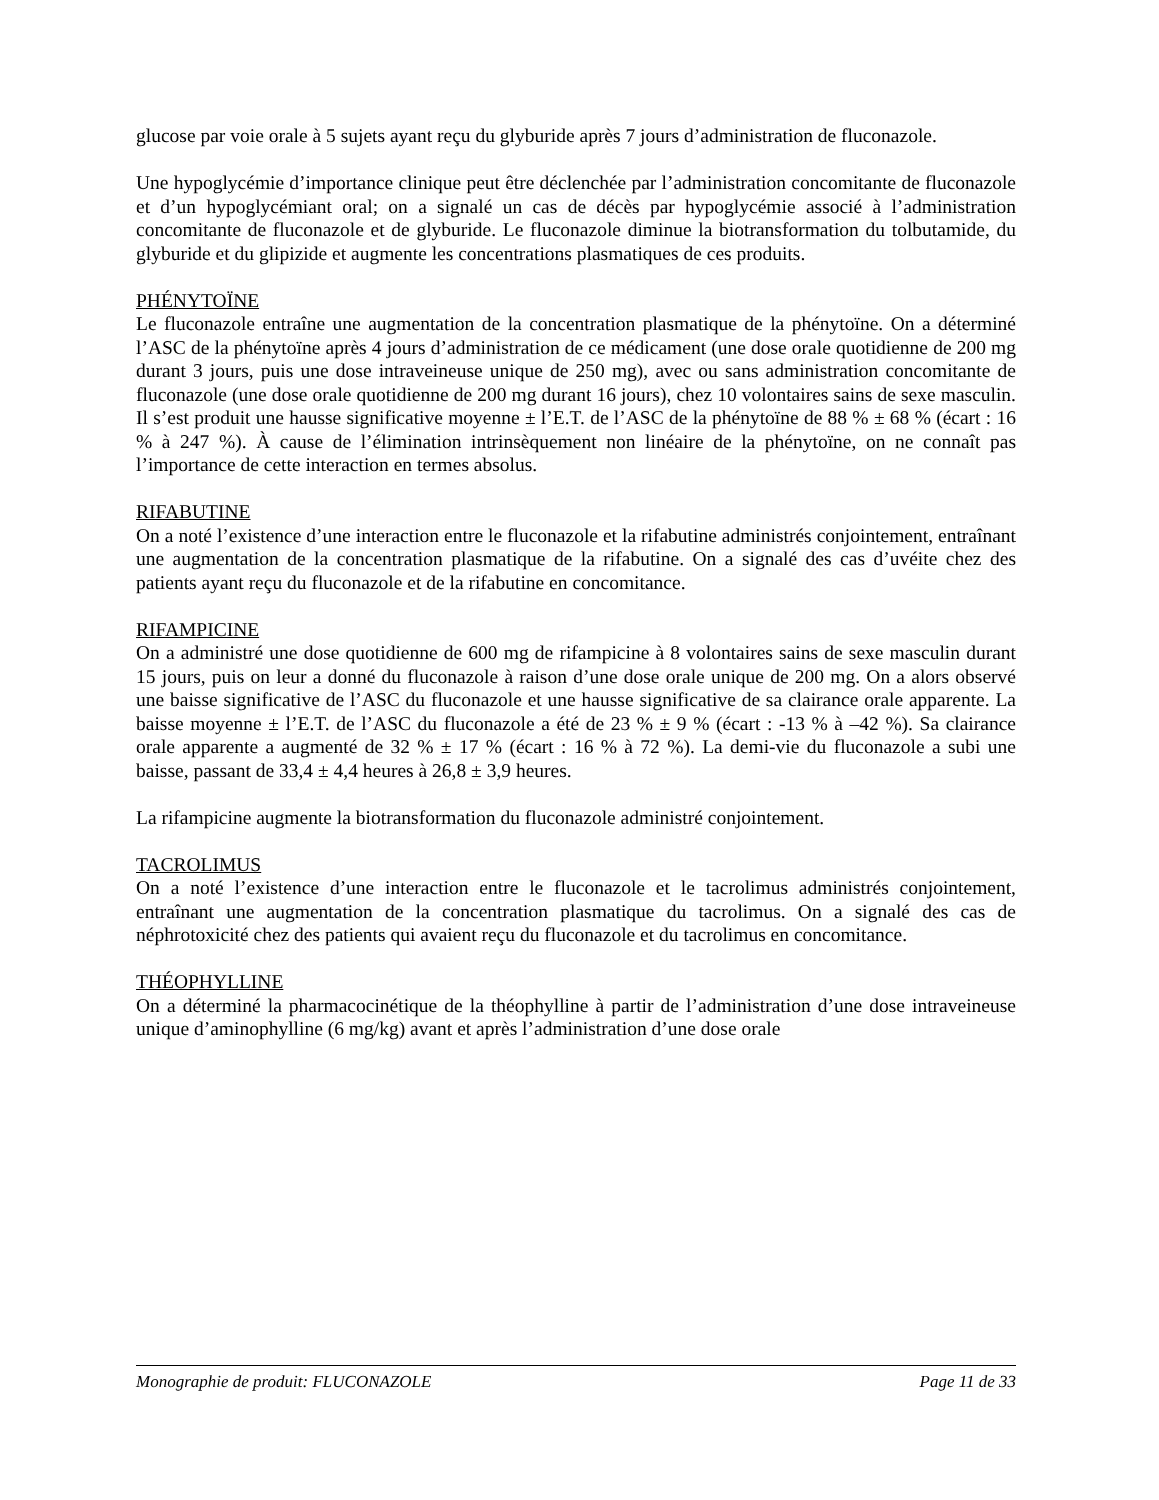glucose par voie orale à 5 sujets ayant reçu du glyburide après 7 jours d’administration de fluconazole.
Une hypoglycémie d’importance clinique peut être déclenchée par l’administration concomitante de fluconazole et d’un hypoglycémiant oral; on a signalé un cas de décès par hypoglycémie associé à l’administration concomitante de fluconazole et de glyburide. Le fluconazole diminue la biotransformation du tolbutamide, du glyburide et du glipizide et augmente les concentrations plasmatiques de ces produits.
PHÉNYTOÏNE
Le fluconazole entraîne une augmentation de la concentration plasmatique de la phénytoïne. On a déterminé l’ASC de la phénytoïne après 4 jours d’administration de ce médicament (une dose orale quotidienne de 200 mg durant 3 jours, puis une dose intraveineuse unique de 250 mg), avec ou sans administration concomitante de fluconazole (une dose orale quotidienne de 200 mg durant 16 jours), chez 10 volontaires sains de sexe masculin. Il s’est produit une hausse significative moyenne ± l’E.T. de l’ASC de la phénytoïne de 88 % ± 68 % (écart : 16 % à 247 %). À cause de l’élimination intrinsèquement non linéaire de la phénytoïne, on ne connaît pas l’importance de cette interaction en termes absolus.
RIFABUTINE
On a noté l’existence d’une interaction entre le fluconazole et la rifabutine administrés conjointement, entraînant une augmentation de la concentration plasmatique de la rifabutine. On a signalé des cas d’uvéite chez des patients ayant reçu du fluconazole et de la rifabutine en concomitance.
RIFAMPICINE
On a administré une dose quotidienne de 600 mg de rifampicine à 8 volontaires sains de sexe masculin durant 15 jours, puis on leur a donné du fluconazole à raison d’une dose orale unique de 200 mg. On a alors observé une baisse significative de l’ASC du fluconazole et une hausse significative de sa clairance orale apparente. La baisse moyenne ± l’E.T. de l’ASC du fluconazole a été de 23 % ± 9 % (écart : -13 % à –42 %). Sa clairance orale apparente a augmenté de 32 % ± 17 % (écart : 16 % à 72 %). La demi-vie du fluconazole a subi une baisse, passant de 33,4 ± 4,4 heures à 26,8 ± 3,9 heures.
La rifampicine augmente la biotransformation du fluconazole administré conjointement.
TACROLIMUS
On a noté l’existence d’une interaction entre le fluconazole et le tacrolimus administrés conjointement, entraînant une augmentation de la concentration plasmatique du tacrolimus. On a signalé des cas de néphrotoxicité chez des patients qui avaient reçu du fluconazole et du tacrolimus en concomitance.
THÉOPHYLLINE
On a déterminé la pharmacocinétique de la théophylline à partir de l’administration d’une dose intraveineuse unique d’aminophylline (6 mg/kg) avant et après l’administration d’une dose orale
Monographie de produit: FLUCONAZOLE Page 11 de 33